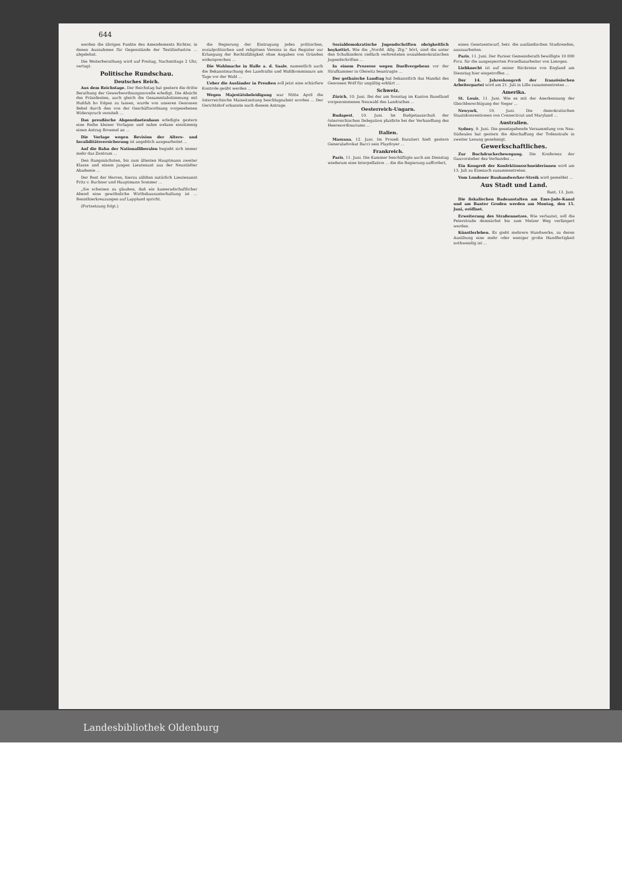644
werden die übrigen Punkte des Amendements Richter, in denen Ausnahmen für Gegenstände der Textilindustrie ... abgelehnt.
Die Weiterberathung wird auf Freitag, Nachmittags 2 Uhr, vertagt.
Politische Rundschau.
Deutsches Reich.
Aus dem Reichstage. Der Reichstag hat gestern die dritte Berathung der Gewerbeordnungsnovelle erledigt. Die Absicht des Präsidenten, auch gleich die Gesammtabstimmung mit Hußfah ho folgen zu lassen, wurde von unseren Genossen Bebel durch den von der Geschäftsordnung vorgesehenen Widerspruch vereitelt ...
Das preußische Abgeordnetenhaus erledigte gestern eine Reihe kleiner Vorlagen und nahm sodann einstimmig einen Antrag Broemel an ...
Die Vorlage wegen Revision der Alters- und Invaliditätsversicherung ist angeblich ausgearbeitet ...
Auf die Bahn der Nationalliberalen begiebt sich immer mehr das Zentrum ...
Den Rangsnächsten, bis zum ältesten Hauptmann zweiter Klasse und einem jungen Lieutenant aus der Neustädter Akademie ...
Der Rest der Herren, hierzu zählten natürlich Lieutenannt Fritz v. Buchner und Hauptmann Sommer ...
„Sie scheinen zu glauben, daß ein kameradschaftlicher Abend eine gewöhnliche Wirthshausunterhaltung ist ... Rennthierkreuzungen auf Lappland spricht.
(Fortsetzung folgt.)
die Regierung der Eintragung jedes politischen, sozialpolitischen und religiösen Vereins in das Register zur Erlangung der Rechtsfähigkeit ohne Angaben von Gründen widersprechen ...
Die Wahlmache in Halle a. d. Saale, namentlich auch die Bekanntmachung des Landraths und Wahlkommissars am Tage vor der Wahl ...
Ueber die Ausländer in Preußen soll jetzt eine schärfere Kontrole geübt werden ...
Wegen Majestätsbeleidigung war Mitte April die österreichische Maiseitzeitung beschlagnahmt worden ... Der Gerichtshof erkannte nach diesem Antrage.
Sozialdemokratische Jugendschriften obrigkeitlich boykottirt. Wie die „Nordd. Allg. Ztg." hört, sind die unter den Schulkindern vielfach verbreiteten sozialdemokratischen Jugendschriften ...
In einem Prozesse wegen Duellvergehens vor der Strafkammer in Gleiwitz beantragte ...
Der gothaische Landtag hat bekanntlich das Mandat des Genossen Wolf für ungültig erklärt ...
Schweiz.
Zürich, 10. Juni. Bei der am Sonntag im Kanton Baselland vorgenommenen Neuwahl des Landrathes ...
Oesterreich-Ungarn.
Budapest, 10. Juni. Im Budgetausschuß der österreichischen Delegation plaidirte bei der Verhandlung des Heeresordinariums ...
Italien.
Massaua, 12. Juni. Im Prozeß Baratieri hielt gestern Generaladvokat Bacci sein Playdoyer ...
Frankreich.
Paris, 11. Juni. Die Kammer beschäftigte auch am Dienstag wiederum eine Interpellation ... die die Regierung auffordert,
einen Gesetzentwurf, betr. die ausländischen Studirenden, auszuarbeiten.
Paris, 11. Juni. Der Pariser Gemeinderath bewilligte 10 000 Frcs. für die ausgesperrten Porzellanarbeiter von Limoges.
Liebknecht ist auf seiner Rückreise von England am Dienstag hier eingetroffen ...
Der 14. Jahreskongreß der französischen Arbeiterpartei wird am 21. Juli in Lille zusammentreten ...
Amerika.
St. Louis, 11. Juni. Wie es mit der Anerkennung der Gleichberechtigung der Neger ...
Newyork, 10. Juni. Die demokratischen Staatskonventionen von Connecticut und Maryland ...
Australien.
Sydney, 9. Juni. Die gesetzgebende Versammlung von Neu-Südwales hat gestern die Abschaffung der Todesstrafe in zweiter Lesung genehmigt.
Gewerkschaftliches.
Zur Buchdruckerbewegung. Die Konferenz der Gauvorsteher des Verbandes ...
Ein Kongreß der Konfektionsschneiderinnen wird am 13. Juli zu Eisenach zusammentreten.
Vom Londoner Bauhandwerker-Streik wird gemeldet ...
Aus Stadt und Land.
Bant, 13. Juni.
Die fiskalischen Badeanstalten am Ems-Jade-Kanal und am Banter Groden werden am Montag, den 15. Juni, eröffnet.
Erweiterung des Straßennetzes. Wie verlautet, soll die Peterstraße demnächst bis zum Metzer Weg verlängert werden.
Künstlerleben. Es giebt mehrere Handwerke, zu deren Ausübung eine mehr oder weniger große Handfertigkeit nothwendig ist ...
Landesbibliothek Oldenburg